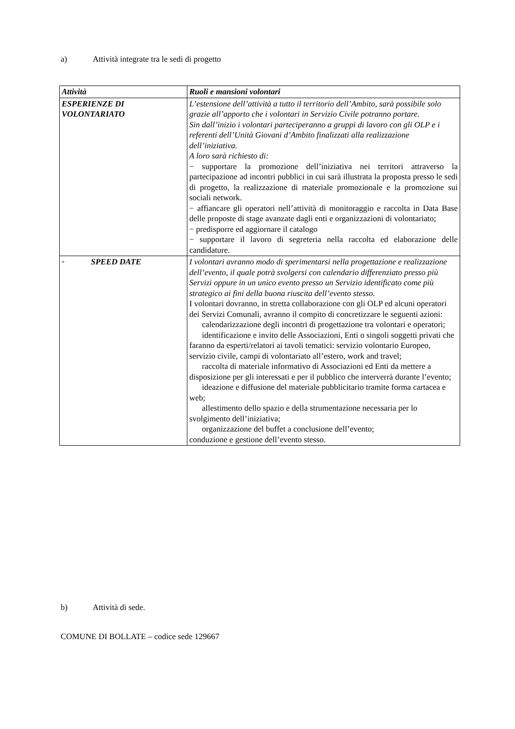a) Attività integrate tra le sedi di progetto
| Attività | Ruoli e mansioni volontari |
| --- | --- |
| ESPERIENZE DI VOLONTARIATO | L’estensione dell’attività a tutto il territorio dell’Ambito, sarà possibile solo grazie all’apporto che i volontari in Servizio Civile potranno portare. Sin dall’inizio i volontari parteciperanno a gruppi di lavoro con gli OLP e i referenti dell’Unità Giovani d’Ambito finalizzati alla realizzazione dell’iniziativa. A loro sarà richiesto di: − supportare la promozione dell’iniziativa nei territori attraverso la partecipazione ad incontri pubblici in cui sarà illustrata la proposta presso le sedi di progetto, la realizzazione di materiale promozionale e la promozione sui sociali network. − affiancare gli operatori nell’attività di monitoraggio e raccolta in Data Base delle proposte di stage avanzate dagli enti e organizzazioni di volontariato; − predisporre ed aggiornare il catalogo − supportare il lavoro di segreteria nella raccolta ed elaborazione delle candidature. |
| ◦ SPEED DATE | I volontari avranno modo di sperimentarsi nella progettazione e realizzazione dell’evento, il quale potrà svolgersi con calendario differenziato presso più Servizi oppure in un unico evento presso un Servizio identificato come più strategico ai fini della buona riuscita dell’evento stesso. I volontari dovranno, in stretta collaborazione con gli OLP ed alcuni operatori dei Servizi Comunali, avranno il compito di concretizzare le seguenti azioni: calendarizzazione degli incontri di progettazione tra volontari e operatori; identificazione e invito delle Associazioni, Enti o singoli soggetti privati che faranno da esperti/relatori ai tavoli tematici: servizio volontario Europeo, servizio civile, campi di volontariato all’estero, work and travel; raccolta di materiale informativo di Associazioni ed Enti da mettere a disposizione per gli interessati e per il pubblico che interverrà durante l’evento; ideazione e diffusione del materiale pubblicitario tramite forma cartacea e web; allestimento dello spazio e della strumentazione necessaria per lo svolgimento dell’iniziativa; organizzazione del buffet a conclusione dell’evento; conduzione e gestione dell’evento stesso. |
b) Attività di sede.
COMUNE DI BOLLATE – codice sede 129667